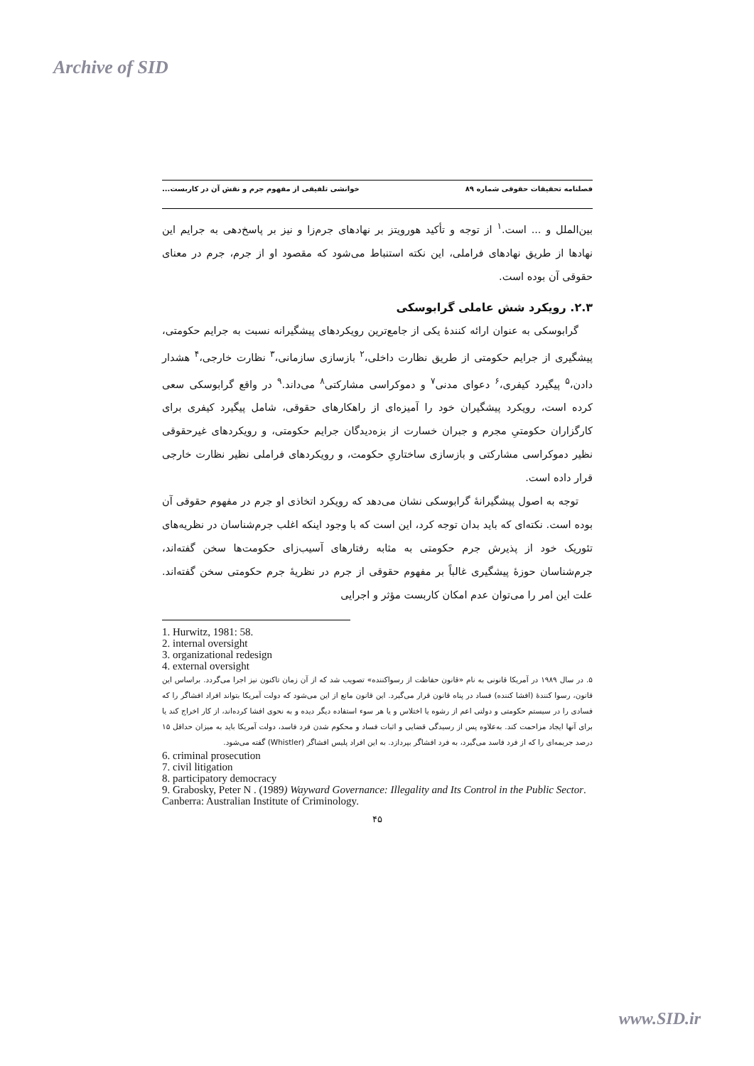Archive of SID
فصلنامه تحقیقات حقوقی شماره ۸۹ خوانشی تلفیقی از مفهوم جرم و نقش آن در کاربست...
بین‌الملل و ... است.<sup>۱</sup> از توجه و تأکید هورویتز بر نهادهای جرم‌زا و نیز بر پاسخ‌دهی به جرایم این نهادها از طریق نهادهای فراملی، این نکته استنباط می‌شود که مقصود او از جرم، جرم در معنای حقوقی آن بوده است.
۲.۳. رویکرد شش عاملی گرابوسکی
گرابوسکی به عنوان ارائه کنندهٔ یکی از جامع‌ترین رویکردهای پیشگیرانه نسبت به جرایم حکومتی، پیشگیری از جرایم حکومتی از طریق نظارت داخلی،<sup>۲</sup> بازسازی سازمانی،<sup>۳</sup> نظارت خارجی،<sup>۴</sup> هشدار دادن،<sup>۵</sup> پیگیرد کیفری،<sup>۶</sup> دعوای مدنی<sup>۷</sup> و دموکراسی مشارکتی<sup>۸</sup> می‌داند.<sup>۹</sup> در واقع گرابوسکی سعی کرده است، رویکرد پیشگیران خود را آمیزه‌ای از راهکارهای حقوقی، شامل پیگیرد کیفری برای کارگزاران حکومتیِ مجرم و جبران خسارت از بزه‌دیدگان جرایم حکومتی، و رویکردهای غیرحقوقی نظیر دموکراسی مشارکتی و بازسازی ساختاریِ حکومت، و رویکردهای فراملی نظیر نظارت خارجی قرار داده است.
توجه به اصول پیشگیرانهٔ گرابوسکی نشان می‌دهد که رویکرد اتخاذی او جرم در مفهوم حقوقی آن بوده است. نکته‌ای که باید بدان توجه کرد، این است که با وجود اینکه اغلب جرم‌شناسان در نظریه‌های تئوریک خود از پذیرش جرم حکومتی به مثابه رفتارهای آسیب‌زای حکومت‌ها سخن گفته‌اند، جرم‌شناسان حوزهٔ پیشگیری غالباً بر مفهوم حقوقی از جرم در نظریهٔ جرم حکومتی سخن گفته‌اند. علت این امر را می‌توان عدم امکان کاربست مؤثر و اجرایی
1. Hurwitz, 1981: 58.
2. internal oversight
3. organizational redesign
4. external oversight
۵. در سال ۱۹۸۹ در آمریکا قانونی به نام «قانون حفاظت از رسواکننده» تصویب شد که از آن زمان تاکنون نیز اجرا می‌گردد. براساس این قانون، رسوا کنندهٔ (افشا کننده) فساد در پناه قانون قرار می‌گیرد. این قانون مانع از این می‌شود که دولت آمریکا بتواند افراد افشاگر را که فسادی را در سیستم حکومتی و دولتی اعم از رشوه یا اختلاس و یا هر سوء استفاده دیگر دیده و به نحوی افشا کرده‌اند، از کار اخراج کند یا برای آنها ایجاد مزاحمت کند. به‌علاوه پس از رسیدگی قضایی و اثبات فساد و محکوم شدن فرد فاسد، دولت آمریکا باید به میزان حداقل ۱۵ درصد جریمه‌ای را که از فرد فاسد می‌گیرد، به فرد افشاگر بپردازد. به این افراد پلیس افشاگر (Whistler) گفته می‌شود.
6. criminal prosecution
7. civil litigation
8. participatory democracy
9. Grabosky, Peter N . (1989) Wayward Governance: Illegality and Its Control in the Public Sector. Canberra: Australian Institute of Criminology.
۴۵
www.SID.ir